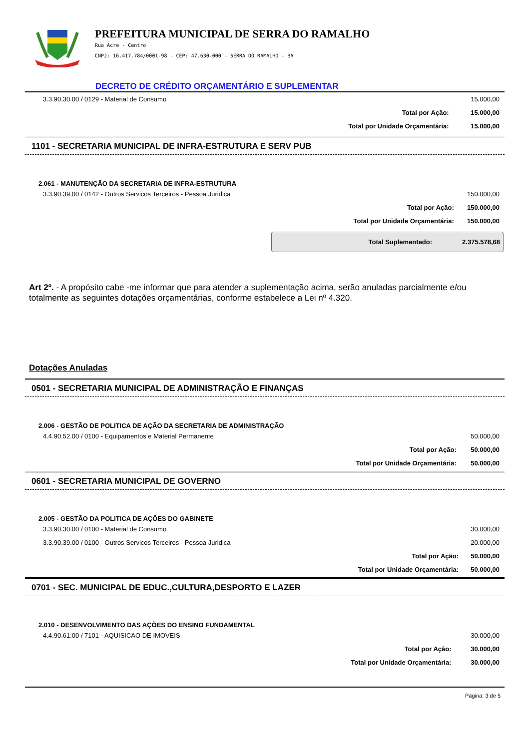PREFEITURA MUNICIPAL DE SERRA DO RAMALHO
Rua Acre - Centro
CNPJ: 16.417.784/0001-98 - CEP: 47.630-000 - SERRA DO RAMALHO - BA
DECRETO DE CRÉDITO ORÇAMENTÁRIO E SUPLEMENTAR
| 3.3.90.30.00 / 0129 - Material de Consumo | | 15.000,00 |
| | Total por Ação: | 15.000,00 |
| | Total por Unidade Orçamentária: | 15.000,00 |
1101 - SECRETARIA MUNICIPAL DE INFRA-ESTRUTURA E SERV PUB
2.061 - MANUTENÇÃO DA SECRETARIA DE INFRA-ESTRUTURA
| 3.3.90.39.00 / 0142 - Outros Servicos Terceiros - Pessoa Juridica | | 150.000,00 |
| | Total por Ação: | 150.000,00 |
| | Total por Unidade Orçamentária: | 150.000,00 |
Total Suplementado: 2.375.578,68
Art 2º. - A propósito cabe -me informar que para atender a suplementação acima, serão anuladas parcialmente e/ou totalmente as seguintes dotações orçamentárias, conforme estabelece a Lei nº 4.320.
Dotações Anuladas
0501 - SECRETARIA MUNICIPAL DE ADMINISTRAÇÃO E FINANÇAS
2.006 - GESTÃO DE POLITICA DE AÇÃO DA SECRETARIA DE ADMINISTRAÇÃO
| 4.4.90.52.00 / 0100 - Equipamentos e Material Permanente | | 50.000,00 |
| | Total por Ação: | 50.000,00 |
| | Total por Unidade Orçamentária: | 50.000,00 |
0601 - SECRETARIA MUNICIPAL DE GOVERNO
2.005 - GESTÃO DA POLITICA DE AÇÕES DO GABINETE
| 3.3.90.30.00 / 0100 - Material de Consumo | | 30.000,00 |
| 3.3.90.39.00 / 0100 - Outros Servicos Terceiros - Pessoa Juridica | | 20.000,00 |
| | Total por Ação: | 50.000,00 |
| | Total por Unidade Orçamentária: | 50.000,00 |
0701 - SEC. MUNICIPAL DE EDUC.,CULTURA,DESPORTO E LAZER
2.010 - DESENVOLVIMENTO DAS AÇÕES DO ENSINO FUNDAMENTAL
| 4.4.90.61.00 / 7101 - AQUISICAO DE IMOVEIS | | 30.000,00 |
| | Total por Ação: | 30.000,00 |
| | Total por Unidade Orçamentária: | 30.000,00 |
Página: 3 de 5